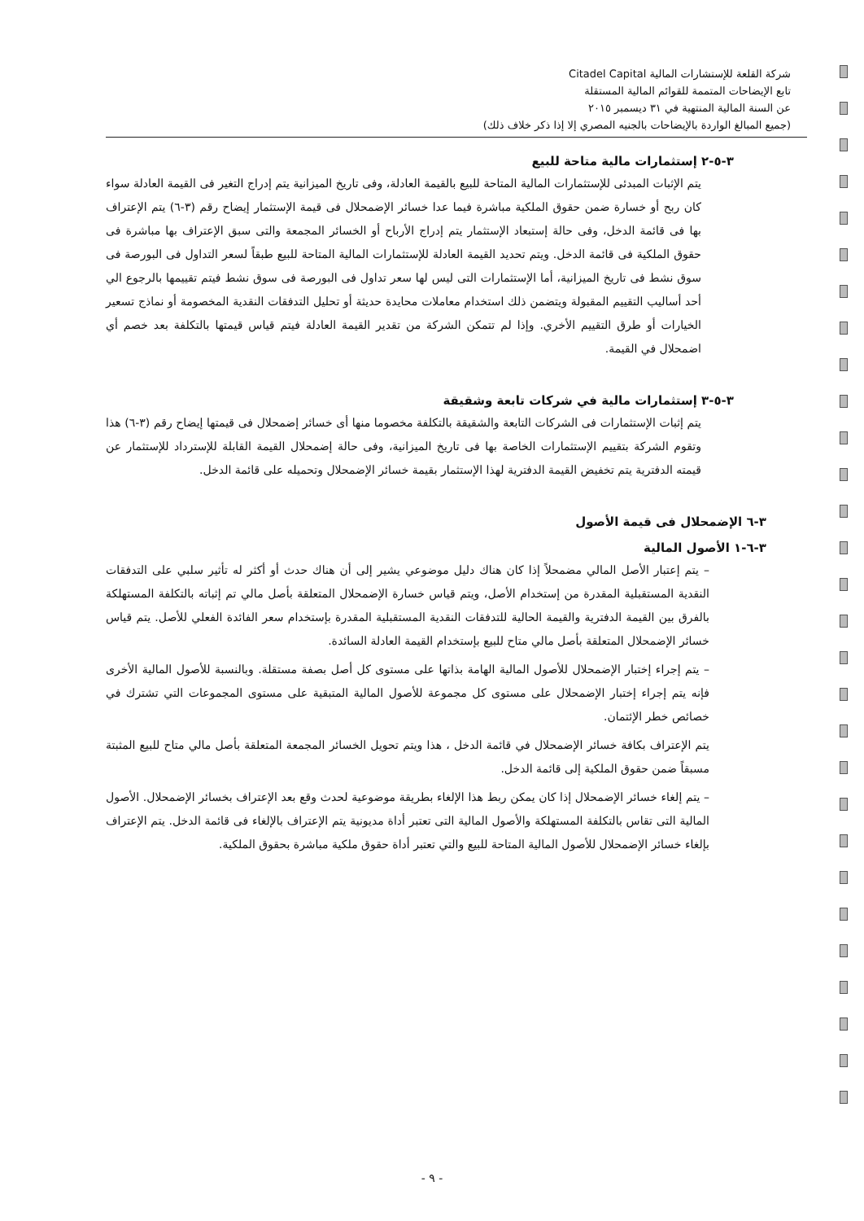شركة القلعة للإستشارات المالية Citadel Capital
تابع الإيضاحات المتممة للقوائم المالية المستقلة
عن السنة المالية المنتهية في ٣١ ديسمبر ٢٠١٥
(جميع المبالغ الواردة بالإيضاحات بالجنيه المصري إلا إذا ذكر خلاف ذلك)
٣-٥-٢ إستثمارات مالية متاحة للبيع
يتم الإثبات المبدئى للإستثمارات المالية المتاحة للبيع بالقيمة العادلة، وفى تاريخ الميزانية يتم إدراج التغير فى القيمة العادلة سواء كان ربح أو خسارة ضمن حقوق الملكية مباشرة فيما عدا خسائر الإضمحلال فى قيمة الإستثمار إيضاح رقم (٣-٦) يتم الإعتراف بها فى قائمة الدخل، وفى حالة إستبعاد الإستثمار يتم إدراج الأرباح أو الخسائر المجمعة والتى سبق الإعتراف بها مباشرة فى حقوق الملكية فى قائمة الدخل. ويتم تحديد القيمة العادلة للإستثمارات المالية المتاحة للبيع طبقاً لسعر التداول فى البورصة فى سوق نشط فى تاريخ الميزانية، أما الإستثمارات التى ليس لها سعر تداول فى البورصة فى سوق نشط فيتم تقييمها بالرجوع الي أحد أساليب التقييم المقبولة ويتضمن ذلك استخدام معاملات محايدة حديثة أو تحليل التدفقات النقدية المخصومة أو نماذج تسعير الخيارات أو طرق التقييم الأخري. وإذا لم تتمكن الشركة من تقدير القيمة العادلة فيتم قياس قيمتها بالتكلفة بعد خصم أي اضمحلال في القيمة.
٣-٥-٣ إستثمارات مالية في شركات تابعة وشقيقة
يتم إثبات الإستثمارات فى الشركات التابعة والشقيقة بالتكلفة مخصوما منها أى خسائر إضمحلال فى قيمتها إيضاح رقم (٣-٦) هذا وتقوم الشركة بتقييم الإستثمارات الخاصة بها فى تاريخ الميزانية، وفى حالة إضمحلال القيمة القابلة للإسترداد للإستثمار عن قيمته الدفترية يتم تخفيض القيمة الدفترية لهذا الإستثمار بقيمة خسائر الإضمحلال وتحميله على قائمة الدخل.
٣-٦ الإضمحلال فى قيمة الأصول
٣-٦-١ الأصول المالية
– يتم إعتبار الأصل المالي مضمحلاً إذا كان هناك دليل موضوعي يشير إلى أن هناك حدث أو أكثر له تأثير سلبي على التدفقات النقدية المستقبلية المقدرة من إستخدام الأصل، ويتم قياس خسارة الإضمحلال المتعلقة بأصل مالي تم إثباته بالتكلفة المستهلكة بالفرق بين القيمة الدفترية والقيمة الحالية للتدفقات النقدية المستقبلية المقدرة بإستخدام سعر الفائدة الفعلي للأصل. يتم قياس خسائر الإضمحلال المتعلقة بأصل مالي متاح للبيع بإستخدام القيمة العادلة السائدة.
– يتم إجراء إختبار الإضمحلال للأصول المالية الهامة بذاتها على مستوى كل أصل بصفة مستقلة. وبالنسبة للأصول المالية الأخرى فإنه يتم إجراء إختبار الإضمحلال على مستوى كل مجموعة للأصول المالية المتبقية على مستوى المجموعات التي تشترك في خصائص خطر الإئتمان.
يتم الإعتراف بكافة خسائر الإضمحلال في قائمة الدخل ، هذا ويتم تحويل الخسائر المجمعة المتعلقة بأصل مالي متاح للبيع المثبتة مسبقاً ضمن حقوق الملكية إلى قائمة الدخل.
– يتم إلغاء خسائر الإضمحلال إذا كان يمكن ربط هذا الإلغاء بطريقة موضوعية لحدث وقع بعد الإعتراف بخسائر الإضمحلال. الأصول المالية التى تقاس بالتكلفة المستهلكة والأصول المالية التى تعتبر أداة مديونية يتم الإعتراف بالإلغاء فى قائمة الدخل. يتم الإعتراف بإلغاء خسائر الإضمحلال للأصول المالية المتاحة للبيع والتي تعتبر أداة حقوق ملكية مباشرة بحقوق الملكية.
- ٩ -